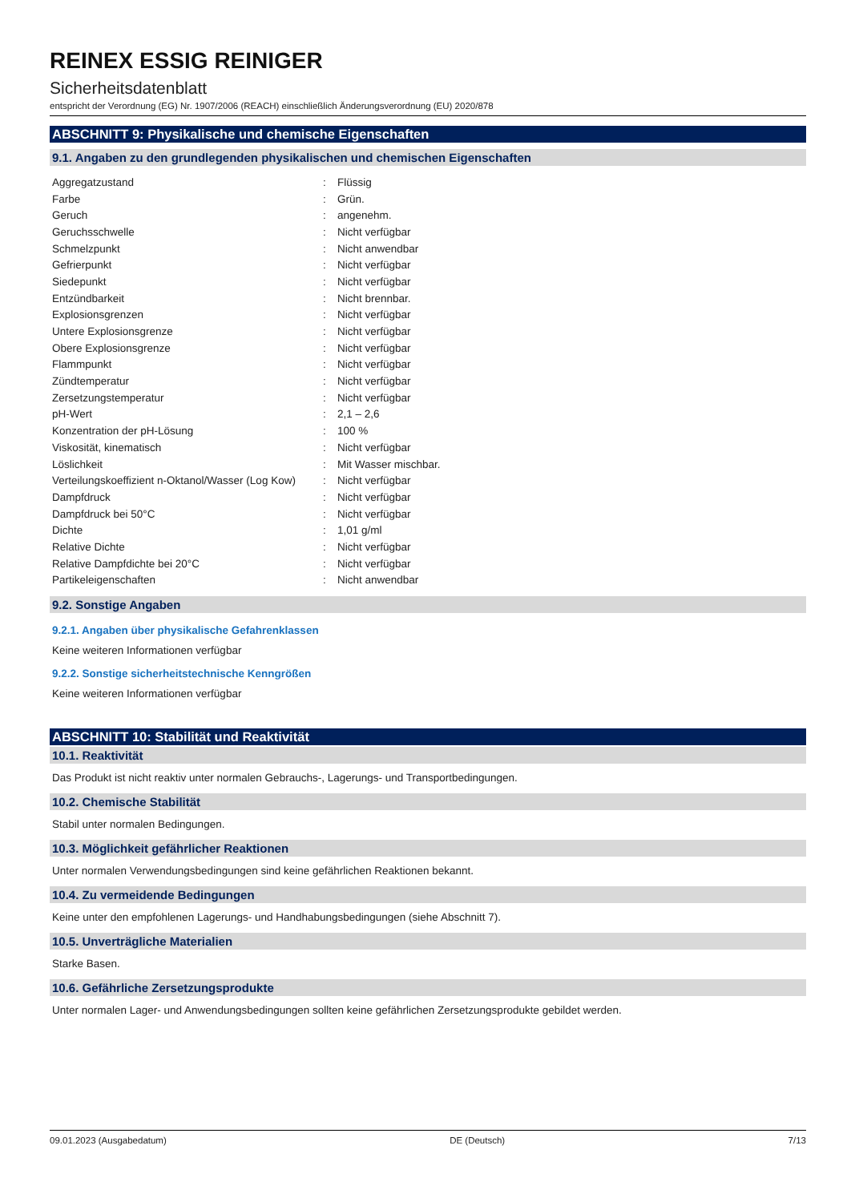REINEX ESSIG REINIGER
Sicherheitsdatenblatt
entspricht der Verordnung (EG) Nr. 1907/2006 (REACH) einschließlich Änderungsverordnung (EU) 2020/878
ABSCHNITT 9: Physikalische und chemische Eigenschaften
9.1. Angaben zu den grundlegenden physikalischen und chemischen Eigenschaften
| Aggregatzustand | : | Flüssig |
| Farbe | : | Grün. |
| Geruch | : | angenehm. |
| Geruchsschwelle | : | Nicht verfügbar |
| Schmelzpunkt | : | Nicht anwendbar |
| Gefrierpunkt | : | Nicht verfügbar |
| Siedepunkt | : | Nicht verfügbar |
| Entzündbarkeit | : | Nicht brennbar. |
| Explosionsgrenzen | : | Nicht verfügbar |
| Untere Explosionsgrenze | : | Nicht verfügbar |
| Obere Explosionsgrenze | : | Nicht verfügbar |
| Flammpunkt | : | Nicht verfügbar |
| Zündtemperatur | : | Nicht verfügbar |
| Zersetzungstemperatur | : | Nicht verfügbar |
| pH-Wert | : | 2,1 – 2,6 |
| Konzentration der pH-Lösung | : | 100 % |
| Viskosität, kinematisch | : | Nicht verfügbar |
| Löslichkeit | : | Mit Wasser mischbar. |
| Verteilungskoeffizient n-Oktanol/Wasser (Log Kow) | : | Nicht verfügbar |
| Dampfdruck | : | Nicht verfügbar |
| Dampfdruck bei 50°C | : | Nicht verfügbar |
| Dichte | : | 1,01 g/ml |
| Relative Dichte | : | Nicht verfügbar |
| Relative Dampfdichte bei 20°C | : | Nicht verfügbar |
| Partikeleigenschaften | : | Nicht anwendbar |
9.2. Sonstige Angaben
9.2.1. Angaben über physikalische Gefahrenklassen
Keine weiteren Informationen verfügbar
9.2.2. Sonstige sicherheitstechnische Kenngrößen
Keine weiteren Informationen verfügbar
ABSCHNITT 10: Stabilität und Reaktivität
10.1. Reaktivität
Das Produkt ist nicht reaktiv unter normalen Gebrauchs-, Lagerungs- und Transportbedingungen.
10.2. Chemische Stabilität
Stabil unter normalen Bedingungen.
10.3. Möglichkeit gefährlicher Reaktionen
Unter normalen Verwendungsbedingungen sind keine gefährlichen Reaktionen bekannt.
10.4. Zu vermeidende Bedingungen
Keine unter den empfohlenen Lagerungs- und Handhabungsbedingungen (siehe Abschnitt 7).
10.5. Unverträgliche Materialien
Starke Basen.
10.6. Gefährliche Zersetzungsprodukte
Unter normalen Lager- und Anwendungsbedingungen sollten keine gefährlichen Zersetzungsprodukte gebildet werden.
09.01.2023 (Ausgabedatum) DE (Deutsch) 7/13